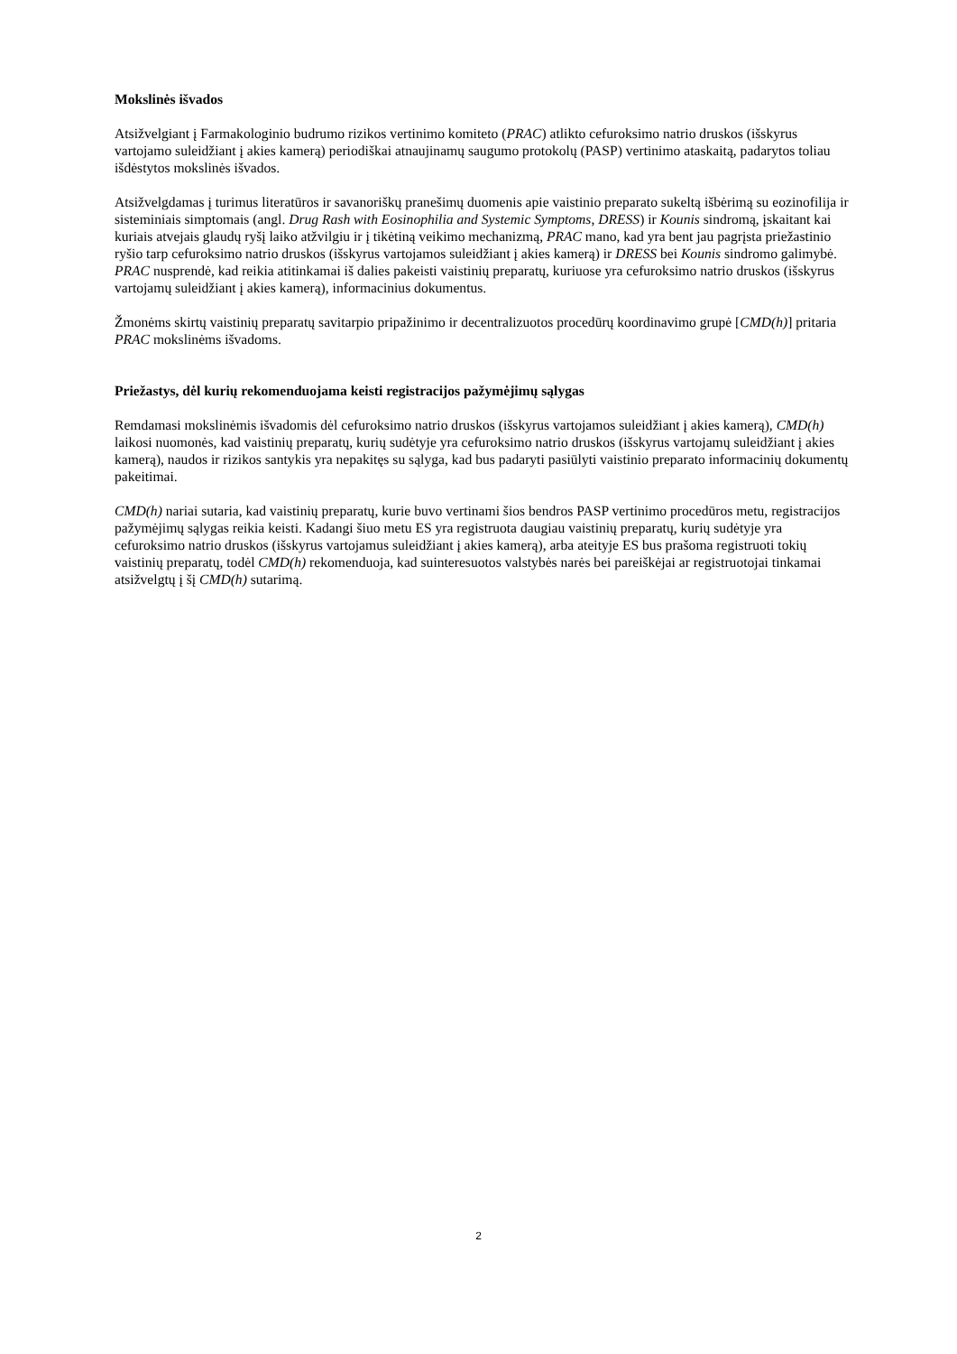Mokslinės išvados
Atsižvelgiant į Farmakologinio budrumo rizikos vertinimo komiteto (PRAC) atlikto cefuroksimo natrio druskos (išskyrus vartojamo suleidžiant į akies kamerą) periodiškai atnaujinamų saugumo protokolų (PASP) vertinimo ataskaitą, padarytos toliau išdėstytos mokslinės išvados.
Atsižvelgdamas į turimus literatūros ir savanoriškų pranešimų duomenis apie vaistinio preparato sukeltą išbėrimą su eozinofilija ir sisteminiais simptomais (angl. Drug Rash with Eosinophilia and Systemic Symptoms, DRESS) ir Kounis sindromą, įskaitant kai kuriais atvejais glaudų ryšį laiko atžvilgiu ir į tikėtiną veikimo mechanizmą, PRAC mano, kad yra bent jau pagrįsta priežastinio ryšio tarp cefuroksimo natrio druskos (išskyrus vartojamos suleidžiant į akies kamerą) ir DRESS bei Kounis sindromo galimybė. PRAC nusprendė, kad reikia atitinkamai iš dalies pakeisti vaistinių preparatų, kuriuose yra cefuroksimo natrio druskos (išskyrus vartojamų suleidžiant į akies kamerą), informacinius dokumentus.
Žmonėms skirtų vaistinių preparatų savitarpio pripažinimo ir decentralizuotos procedūrų koordinavimo grupė [CMD(h)] pritaria PRAC mokslinėms išvadoms.
Priežastys, dėl kurių rekomenduojama keisti registracijos pažymėjimų sąlygas
Remdamasi mokslinėmis išvadomis dėl cefuroksimo natrio druskos (išskyrus vartojamos suleidžiant į akies kamerą), CMD(h) laikosi nuomonės, kad vaistinių preparatų, kurių sudėtyje yra cefuroksimo natrio druskos (išskyrus vartojamų suleidžiant į akies kamerą), naudos ir rizikos santykis yra nepakitęs su sąlyga, kad bus padaryti pasiūlyti vaistinio preparato informacinių dokumentų pakeitimai.
CMD(h) nariai sutaria, kad vaistinių preparatų, kurie buvo vertinami šios bendros PASP vertinimo procedūros metu, registracijos pažymėjimų sąlygas reikia keisti. Kadangi šiuo metu ES yra registruota daugiau vaistinių preparatų, kurių sudėtyje yra cefuroksimo natrio druskos (išskyrus vartojamus suleidžiant į akies kamerą), arba ateityje ES bus prašoma registruoti tokių vaistinių preparatų, todėl CMD(h) rekomenduoja, kad suinteresuotos valstybės narės bei pareiškėjai ar registruotojai tinkamai atsižvelgtų į šį CMD(h) sutarimą.
2